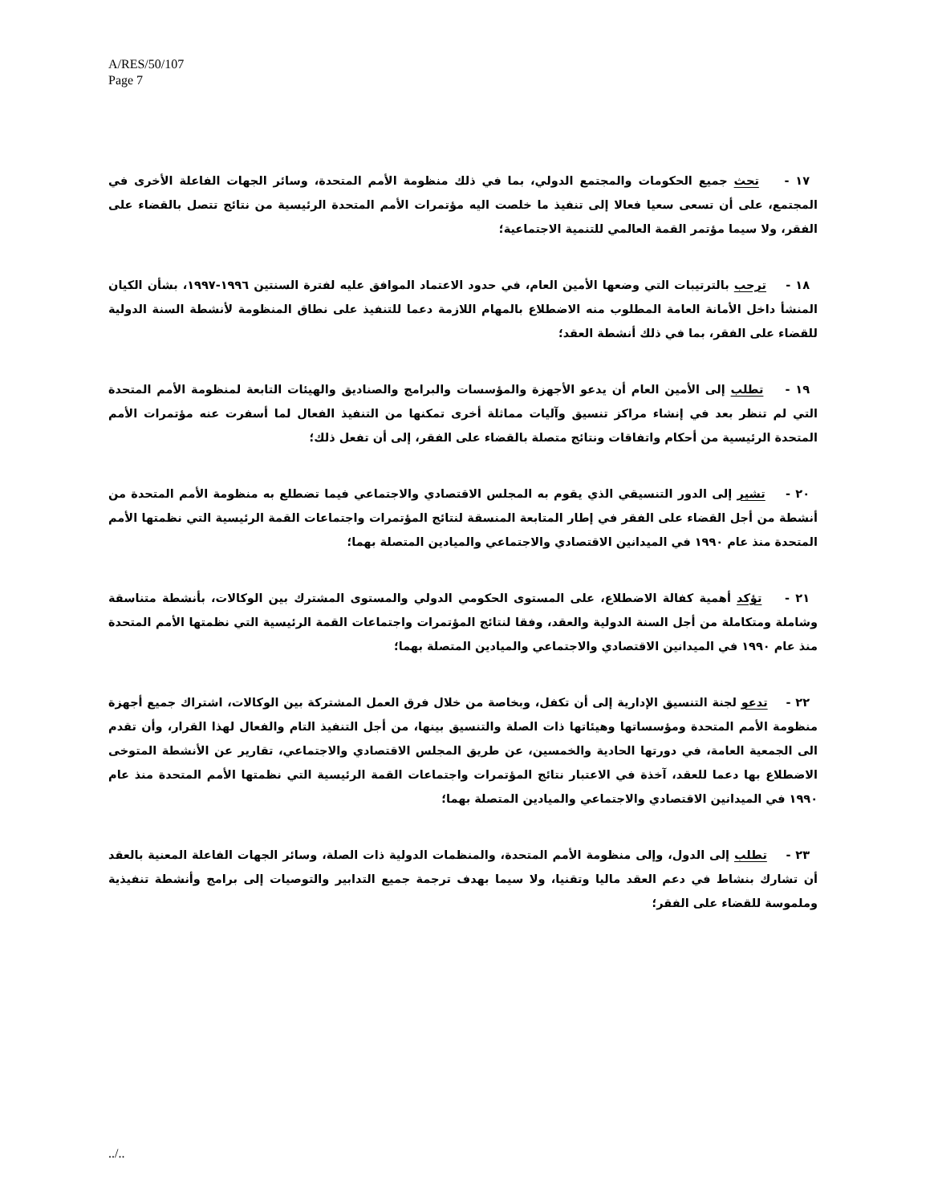A/RES/50/107
Page 7
١٧ - تحث جميع الحكومات والمجتمع الدولي، بما في ذلك منظومة الأمم المتحدة، وسائر الجهات الفاعلة الأخرى في المجتمع، على أن تسعى سعيا فعالا إلى تنفيذ ما خلصت اليه مؤتمرات الأمم المتحدة الرئيسية من نتائج تتصل بالقضاء على الفقر، ولا سيما مؤتمر القمة العالمي للتنمية الاجتماعية؛
١٨ - ترحب بالترتيبات التي وضعها الأمين العام، في حدود الاعتماد الموافق عليه لفترة السنتين ١٩٩٦-١٩٩٧، بشأن الكيان المنشأ داخل الأمانة العامة المطلوب منه الاضطلاع بالمهام اللازمة دعما للتنفيذ على نطاق المنظومة لأنشطة السنة الدولية للقضاء على الفقر، بما في ذلك أنشطة العقد؛
١٩ - تطلب إلى الأمين العام أن يدعو الأجهزة والمؤسسات والبرامج والصناديق والهيئات التابعة لمنظومة الأمم المتحدة التي لم تنظر بعد في إنشاء مراكز تنسيق وآليات مماثلة أخرى تمكنها من التنفيذ الفعال لما أسفرت عنه مؤتمرات الأمم المتحدة الرئيسية من أحكام واتفاقات ونتائج متصلة بالقضاء على الفقر، إلى أن تفعل ذلك؛
٢٠ - تشير إلى الدور التنسيقي الذي يقوم به المجلس الاقتصادي والاجتماعي فيما تضطلع به منظومة الأمم المتحدة من أنشطة من أجل القضاء على الفقر في إطار المتابعة المنسقة لنتائج المؤتمرات واجتماعات القمة الرئيسية التي نظمتها الأمم المتحدة منذ عام ١٩٩٠ في الميدانين الاقتصادي والاجتماعي والميادين المتصلة بهما؛
٢١ - تؤكد أهمية كفالة الاضطلاع، على المستوى الحكومي الدولي والمستوى المشترك بين الوكالات، بأنشطة متناسقة وشاملة ومتكاملة من أجل السنة الدولية والعقد، وفقا لنتائج المؤتمرات واجتماعات القمة الرئيسية التي نظمتها الأمم المتحدة منذ عام ١٩٩٠ في الميدانين الاقتصادي والاجتماعي والميادين المتصلة بهما؛
٢٢ - تدعو لجنة التنسيق الإدارية إلى أن تكفل، وبخاصة من خلال فرق العمل المشتركة بين الوكالات، اشتراك جميع أجهزة منظومة الأمم المتحدة ومؤسساتها وهيئاتها ذات الصلة والتنسيق بينها، من أجل التنفيذ التام والفعال لهذا القرار، وأن تقدم الى الجمعية العامة، في دورتها الحادية والخمسين، عن طريق المجلس الاقتصادي والاجتماعي، تقارير عن الأنشطة المتوخى الاضطلاع بها دعما للعقد، آخذة في الاعتبار نتائج المؤتمرات واجتماعات القمة الرئيسية التي نظمتها الأمم المتحدة منذ عام ١٩٩٠ في الميدانين الاقتصادي والاجتماعي والميادين المتصلة بهما؛
٢٣ - تطلب إلى الدول، وإلى منظومة الأمم المتحدة، والمنظمات الدولية ذات الصلة، وسائر الجهات الفاعلة المعنية بالعقد أن تشارك بنشاط في دعم العقد ماليا وتقنيا، ولا سيما بهدف ترجمة جميع التدابير والتوصيات إلى برامج وأنشطة تنفيذية وملموسة للقضاء على الفقر؛
../..